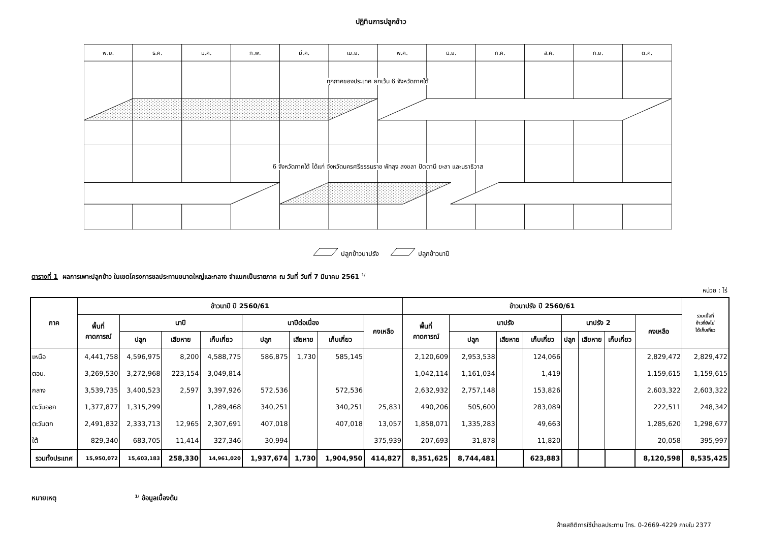ปฏิทินการปลูกข้าว
| พ.ย. | ธ.ค. | ม.ค. | ก.พ. | มี.ค. | เม.ย. | พ.ค. | มิ.ย. | ก.ค. | ส.ค. | ก.ย. | ต.ค. |
ทุกภาคของประเทศ ยกเว้น 6 จังหวัดภาคใต้
6 จังหวัดภาคใต้ ได้แก่ จังหวัดนครศรีธรรมราช พัทลุง สงขลา ปัตตานี ยะลา และนราธิวาส
ปลูกข้าวนาปรัง ปลูกข้าวนาปี
ตารางที่ 1 ผลการเพาะปลูกข้าว ในเขตโครงการชลประทานขนาดใหญ่และกลาง จำแนกเป็นรายภาค ณ วันที่ วันที่ 7 มีนาคม 2561 <sup>1/</sup>
หน่วย : ไร่
| ภาค | ข้าวนาปี ปี 2560/61 | | | | | | | | ข้าวนาปรัง ปี 2560/61 | | | | | | | | รวมเนื้อที่ ข้าวที่ยังไม่ ได้เก็บเกี่ยว |
| --- | --- | --- | --- | --- | --- | --- | --- | --- | --- | --- | --- | --- | --- | --- | --- | --- | --- |
| | พื้นที่ คาดการณ์ | นาปี | | | นาปีต่อเนื่อง | | | คงเหลือ | พื้นที่ คาดการณ์ | นาปรัง | | | นาปรัง 2 | | | คงเหลือ | |
| | | ปลูก | เสียหาย | เก็บเกี่ยว | ปลูก | เสียหาย | เก็บเกี่ยว | | | ปลูก | เสียหาย | เก็บเกี่ยว | ปลูก | เสียหาย | เก็บเกี่ยว | | |
| เหนือ | 4,441,758 | 4,596,975 | 8,200 | 4,588,775 | 586,875 | 1,730 | 585,145 | | 2,120,609 | 2,953,538 | | 124,066 | | | | 2,829,472 | 2,829,472 |
| ตอน. | 3,269,530 | 3,272,968 | 223,154 | 3,049,814 | | | | | 1,042,114 | 1,161,034 | | 1,419 | | | | 1,159,615 | 1,159,615 |
| กลาง | 3,539,735 | 3,400,523 | 2,597 | 3,397,926 | 572,536 | | 572,536 | | 2,632,932 | 2,757,148 | | 153,826 | | | | 2,603,322 | 2,603,322 |
| ตะวันออก | 1,377,877 | 1,315,299 | | 1,289,468 | 340,251 | | 340,251 | 25,831 | 490,206 | 505,600 | | 283,089 | | | | 222,511 | 248,342 |
| ตะวันตก | 2,491,832 | 2,333,713 | 12,965 | 2,307,691 | 407,018 | | 407,018 | 13,057 | 1,858,071 | 1,335,283 | | 49,663 | | | | 1,285,620 | 1,298,677 |
| ใต้ | 829,340 | 683,705 | 11,414 | 327,346 | 30,994 | | | 375,939 | 207,693 | 31,878 | | 11,820 | | | | 20,058 | 395,997 |
| รวมทั้งประเทศ | 15,950,072 | 15,603,183 | 258,330 | 14,961,020 | 1,937,674 | 1,730 | 1,904,950 | 414,827 | 8,351,625 | 8,744,481 | | 623,883 | | | | 8,120,598 | 8,535,425 |
หมายเหตุ <sup>1/</sup> ข้อมูลเบื้องต้น
ฝ่ายสถิติการใช้น้ำชลประทาน โทร. 0-2669-4229 ภายใน 2377